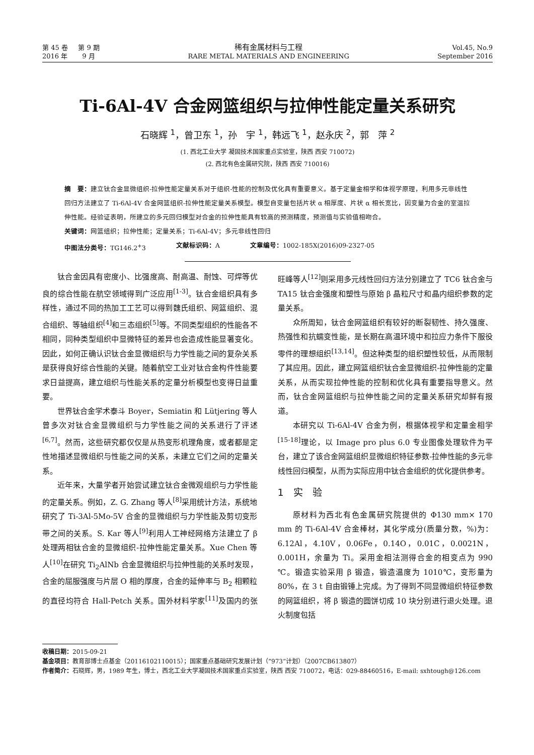第 45 卷 第 9 期
2016 年 9 月
稀有金属材料与工程
RARE METAL MATERIALS AND ENGINEERING
Vol.45, No.9
September 2016
Ti-6Al-4V 合金网篮组织与拉伸性能定量关系研究
石晓辉 <sup>1</sup>，曾卫东 <sup>1</sup>，孙　宇 <sup>1</sup>，韩远飞 <sup>1</sup>，赵永庆 <sup>2</sup>，郭　萍 <sup>2</sup>
(1. 西北工业大学 凝固技术国家重点实验室，陕西 西安 710072)
(2. 西北有色金属研究院，陕西 西安 710016)
摘　要：建立钛合金显微组织-拉伸性能定量关系对于组织-性能的控制及优化具有重要意义。基于定量金相学和体视学原理，利用多元非线性回归方法建立了 Ti-6Al-4V 合金网篮组织-拉伸性能定量关系模型。模型自变量包括片状 α 相厚度、片状 α 相长宽比，因变量为合金的室温拉伸性能。经验证表明，所建立的多元回归模型对合金的拉伸性能具有较高的预测精度，预测值与实验值相吻合。
关键词：网篮组织；拉伸性能；定量关系；Ti-6Al-4V；多元非线性回归
中图法分类号：TG146.2<sup>+</sup>3 文献标识码：A 文章编号：1002-185X(2016)09-2327-05
钛合金因具有密度小、比强度高、耐高温、耐蚀、可焊等优良的综合性能在航空领域得到广泛应用<sup>[1-3]</sup>。钛合金组织具有多样性，通过不同的热加工工艺可以得到魏氏组织、网篮组织、混合组织、等轴组织<sup>[4]</sup>和三态组织<sup>[5]</sup>等。不同类型组织的性能各不相同，同种类型组织中显微特征的差异也会造成性能显著变化。因此，如何正确认识钛合金显微组织与力学性能之间的复杂关系是获得良好综合性能的关键。随着航空工业对钛合金构件性能要求日益提高，建立组织与性能关系的定量分析模型也变得日益重要。
世界钛合金学术泰斗 Boyer，Semiatin 和 Lütjering 等人曾多次对钛合金显微组织与力学性能之间的关系进行了评述<sup>[6,7]</sup>。然而，这些研究都仅仅是从热变形机理角度，或者都是定性地描述显微组织与性能之间的关系，未建立它们之间的定量关系。
近年来，大量学者开始尝试建立钛合金微观组织与力学性能的定量关系。例如，Z. G. Zhang 等人<sup>[8]</sup>采用统计方法，系统地研究了 Ti-3Al-5Mo-5V 合金的显微组织与力学性能及剪切变形带之间的关系。S. Kar 等人<sup>[9]</sup>利用人工神经网络方法建立了 β 处理两相钛合金的显微组织-拉伸性能定量关系。Xue Chen 等人<sup>[10]</sup>在研究 Ti<sub>2</sub>AlNb 合金显微组织与拉伸性能的关系时发现，合金的屈服强度与片层 O 相的厚度，合金的延伸率与 B<sub>2</sub> 相颗粒的直径均符合 Hall-Petch 关系。国外材料学家<sup>[11]</sup>及国内的张旺峰等人<sup>[12]</sup>则采用多元线性回归方法分别建立了 TC6 钛合金与 TA15 钛合金强度和塑性与原始 β 晶粒尺寸和晶内组织参数的定量关系。
众所周知，钛合金网篮组织有较好的断裂韧性、持久强度、热强性和抗蠕变性能，是长期在高温环境中和拉应力条件下服役零件的理想组织<sup>[13,14]</sup>。但这种类型的组织塑性较低，从而限制了其应用。因此，建立网篮组织钛合金显微组织-拉伸性能的定量关系，从而实现拉伸性能的控制和优化具有重要指导意义。然而，钛合金网篮组织与拉伸性能之间的定量关系研究却鲜有报道。
本研究以 Ti-6Al-4V 合金为例，根据体视学和定量金相学<sup>[15-18]</sup>理论，以 Image pro plus 6.0 专业图像处理软件为平台，建立了该合金网篮组织显微组织特征参数-拉伸性能的多元非线性回归模型，从而为实际应用中钛合金组织的优化提供参考。
1　实　验
原材料为西北有色金属研究院提供的 Φ130 mm× 170 mm 的 Ti-6Al-4V 合金棒材，其化学成分(质量分数，%)为：6.12Al，4.10V，0.06Fe，0.14O，0.01C，0.0021N，0.001H，余量为 Ti。采用金相法测得合金的相变点为 990 ℃。锻造实验采用 β 锻造，锻造温度为 1010℃，变形量为 80%，在 3 t 自由锻锤上完成。为了得到不同显微组织特征参数的网篮组织，将 β 锻造的圆饼切成 10 块分别进行退火处理。退火制度包括
收稿日期：2015-09-21
基金项目：教育部博士点基金（20116102110015）；国家重点基础研究发展计划（“973”计划）（2007CB613807）
作者简介：石晓辉，男，1989 年生，博士，西北工业大学凝固技术国家重点实验室，陕西 西安 710072，电话：029-88460516，E-mail: sxhtough@126.com